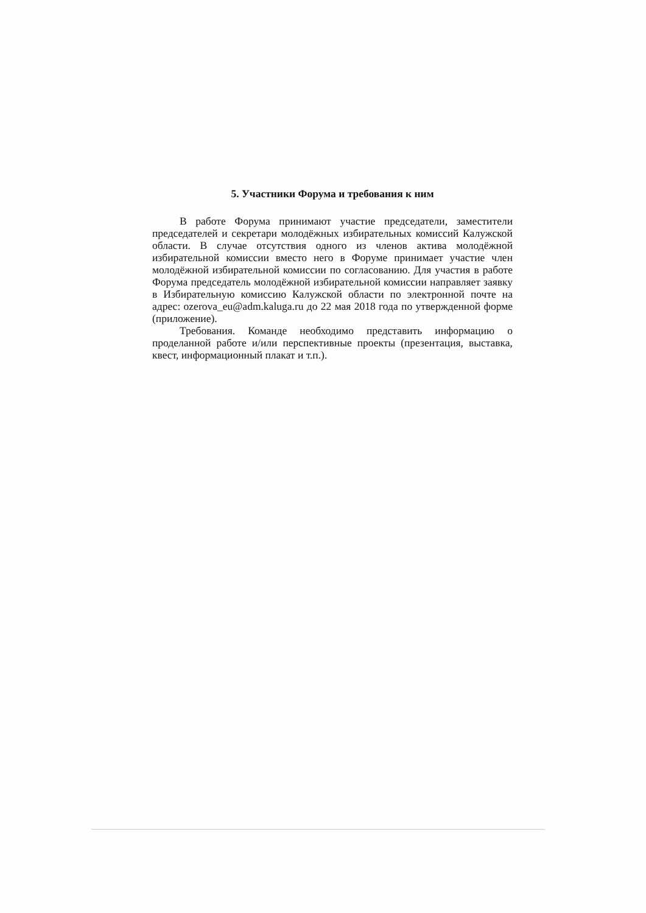5. Участники Форума и требования к ним
В работе Форума принимают участие председатели, заместители председателей и секретари молодёжных избирательных комиссий Калужской области. В случае отсутствия одного из членов актива молодёжной избирательной комиссии вместо него в Форуме принимает участие член молодёжной избирательной комиссии по согласованию. Для участия в работе Форума председатель молодёжной избирательной комиссии направляет заявку в Избирательную комиссию Калужской области по электронной почте на адрес: ozerova_eu@adm.kaluga.ru до 22 мая 2018 года по утвержденной форме (приложение).
Требования. Команде необходимо представить информацию о проделанной работе и/или перспективные проекты (презентация, выставка, квест, информационный плакат и т.п.).